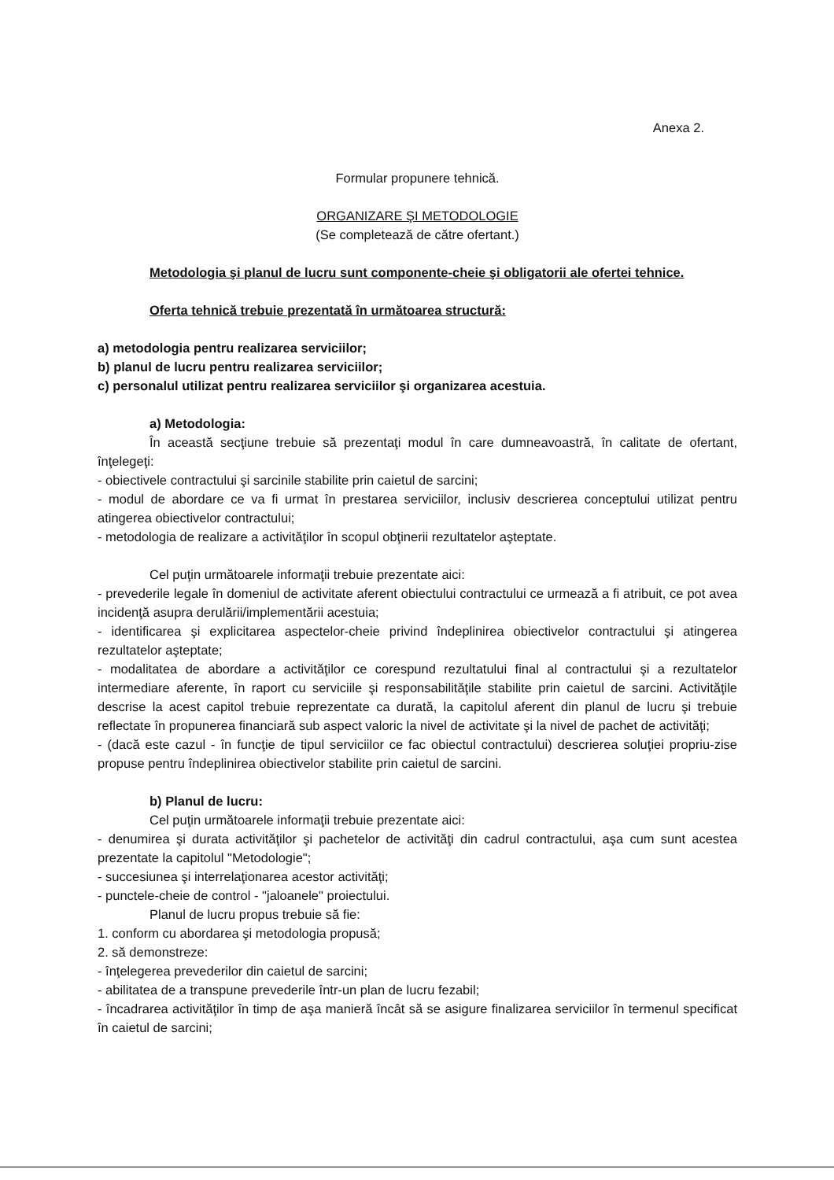Anexa 2.
Formular propunere tehnică.
ORGANIZARE ŞI METODOLOGIE
(Se completează de către ofertant.)
Metodologia şi planul de lucru sunt componente-cheie şi obligatorii ale ofertei tehnice.
Oferta tehnică trebuie prezentată în următoarea structură:
a) metodologia pentru realizarea serviciilor;
b) planul de lucru pentru realizarea serviciilor;
c) personalul utilizat pentru realizarea serviciilor şi organizarea acestuia.
a) Metodologia:
În această secţiune trebuie să prezentaţi modul în care dumneavoastră, în calitate de ofertant, înţelegeţi:
- obiectivele contractului şi sarcinile stabilite prin caietul de sarcini;
- modul de abordare ce va fi urmat în prestarea serviciilor, inclusiv descrierea conceptului utilizat pentru atingerea obiectivelor contractului;
- metodologia de realizare a activităţilor în scopul obţinerii rezultatelor aşteptate.
Cel puţin următoarele informaţii trebuie prezentate aici:
- prevederile legale în domeniul de activitate aferent obiectului contractului ce urmează a fi atribuit, ce pot avea incidenţă asupra derulării/implementării acestuia;
- identificarea şi explicitarea aspectelor-cheie privind îndeplinirea obiectivelor contractului şi atingerea rezultatelor aşteptate;
- modalitatea de abordare a activităţilor ce corespund rezultatului final al contractului şi a rezultatelor intermediare aferente, în raport cu serviciile şi responsabilităţile stabilite prin caietul de sarcini. Activităţile descrise la acest capitol trebuie reprezentate ca durată, la capitolul aferent din planul de lucru şi trebuie reflectate în propunerea financiară sub aspect valoric la nivel de activitate şi la nivel de pachet de activităţi;
- (dacă este cazul - în funcţie de tipul serviciilor ce fac obiectul contractului) descrierea soluţiei propriu-zise propuse pentru îndeplinirea obiectivelor stabilite prin caietul de sarcini.
b) Planul de lucru:
Cel puţin următoarele informaţii trebuie prezentate aici:
- denumirea şi durata activităţilor şi pachetelor de activităţi din cadrul contractului, aşa cum sunt acestea prezentate la capitolul "Metodologie";
- succesiunea şi interrelaţionarea acestor activităţi;
- punctele-cheie de control - "jaloanele" proiectului.
Planul de lucru propus trebuie să fie:
1. conform cu abordarea şi metodologia propusă;
2. să demonstreze:
- înţelegerea prevederilor din caietul de sarcini;
- abilitatea de a transpune prevederile într-un plan de lucru fezabil;
- încadrarea activităţilor în timp de aşa manieră încât să se asigure finalizarea serviciilor în termenul specificat în caietul de sarcini;